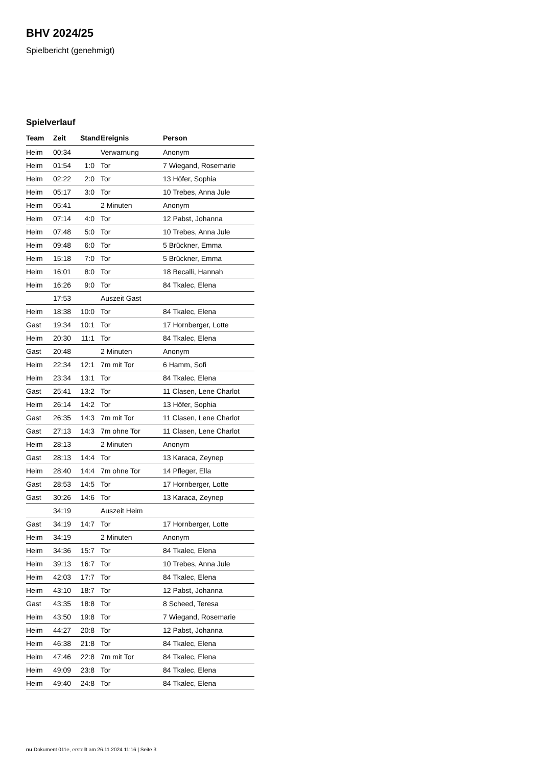BHV 2024/25
Spielbericht (genehmigt)
Spielverlauf
| Team | Zeit | Stand | Ereignis | Person |
| --- | --- | --- | --- | --- |
| Heim | 00:34 | | Verwarnung | Anonym |
| Heim | 01:54 | 1:0 | Tor | 7 Wiegand, Rosemarie |
| Heim | 02:22 | 2:0 | Tor | 13 Höfer, Sophia |
| Heim | 05:17 | 3:0 | Tor | 10 Trebes, Anna Jule |
| Heim | 05:41 | | 2 Minuten | Anonym |
| Heim | 07:14 | 4:0 | Tor | 12 Pabst, Johanna |
| Heim | 07:48 | 5:0 | Tor | 10 Trebes, Anna Jule |
| Heim | 09:48 | 6:0 | Tor | 5 Brückner, Emma |
| Heim | 15:18 | 7:0 | Tor | 5 Brückner, Emma |
| Heim | 16:01 | 8:0 | Tor | 18 Becalli, Hannah |
| Heim | 16:26 | 9:0 | Tor | 84 Tkalec, Elena |
| | 17:53 | | Auszeit Gast | |
| Heim | 18:38 | 10:0 | Tor | 84 Tkalec, Elena |
| Gast | 19:34 | 10:1 | Tor | 17 Hornberger, Lotte |
| Heim | 20:30 | 11:1 | Tor | 84 Tkalec, Elena |
| Gast | 20:48 | | 2 Minuten | Anonym |
| Heim | 22:34 | 12:1 | 7m mit Tor | 6 Hamm, Sofi |
| Heim | 23:34 | 13:1 | Tor | 84 Tkalec, Elena |
| Gast | 25:41 | 13:2 | Tor | 11 Clasen, Lene Charlot |
| Heim | 26:14 | 14:2 | Tor | 13 Höfer, Sophia |
| Gast | 26:35 | 14:3 | 7m mit Tor | 11 Clasen, Lene Charlot |
| Gast | 27:13 | 14:3 | 7m ohne Tor | 11 Clasen, Lene Charlot |
| Heim | 28:13 | | 2 Minuten | Anonym |
| Gast | 28:13 | 14:4 | Tor | 13 Karaca, Zeynep |
| Heim | 28:40 | 14:4 | 7m ohne Tor | 14 Pfleger, Ella |
| Gast | 28:53 | 14:5 | Tor | 17 Hornberger, Lotte |
| Gast | 30:26 | 14:6 | Tor | 13 Karaca, Zeynep |
| | 34:19 | | Auszeit Heim | |
| Gast | 34:19 | 14:7 | Tor | 17 Hornberger, Lotte |
| Heim | 34:19 | | 2 Minuten | Anonym |
| Heim | 34:36 | 15:7 | Tor | 84 Tkalec, Elena |
| Heim | 39:13 | 16:7 | Tor | 10 Trebes, Anna Jule |
| Heim | 42:03 | 17:7 | Tor | 84 Tkalec, Elena |
| Heim | 43:10 | 18:7 | Tor | 12 Pabst, Johanna |
| Gast | 43:35 | 18:8 | Tor | 8 Scheed, Teresa |
| Heim | 43:50 | 19:8 | Tor | 7 Wiegand, Rosemarie |
| Heim | 44:27 | 20:8 | Tor | 12 Pabst, Johanna |
| Heim | 46:38 | 21:8 | Tor | 84 Tkalec, Elena |
| Heim | 47:46 | 22:8 | 7m mit Tor | 84 Tkalec, Elena |
| Heim | 49:09 | 23:8 | Tor | 84 Tkalec, Elena |
| Heim | 49:40 | 24:8 | Tor | 84 Tkalec, Elena |
nu.Dokument 011e, erstellt am 26.11.2024 11:16 | Seite 3